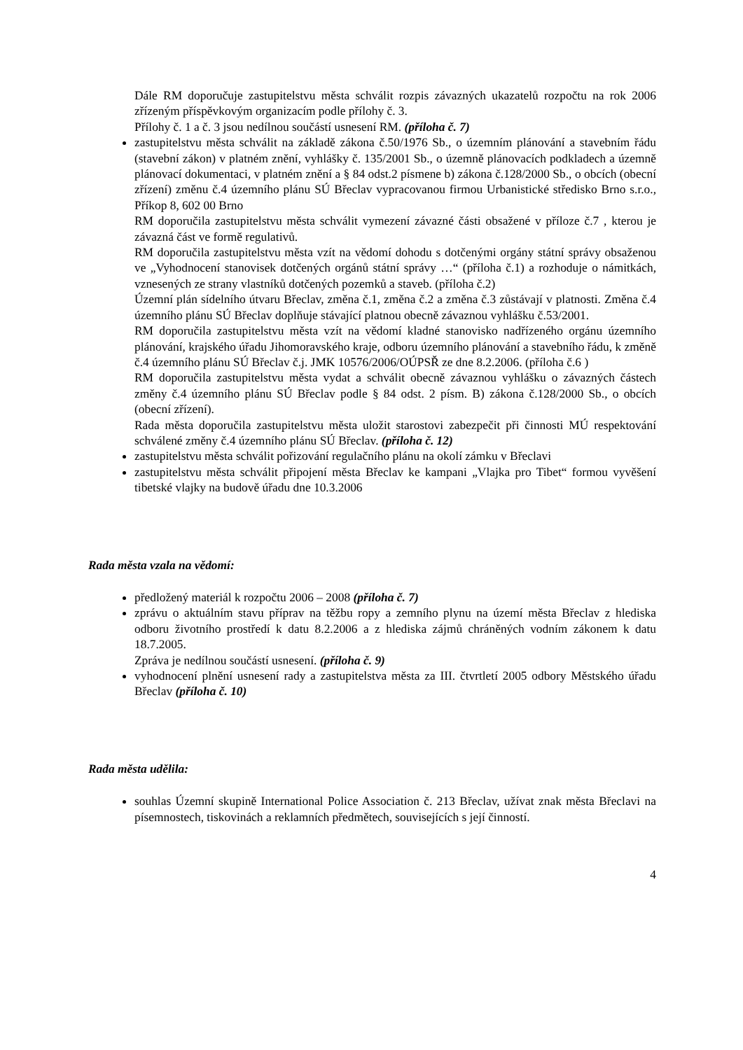Dále RM doporučuje zastupitelstvu města schválit rozpis závazných ukazatelů rozpočtu na rok 2006 zřízeným příspěvkovým organizacím podle přílohy č. 3.
Přílohy č. 1 a č. 3 jsou nedílnou součástí usnesení RM. (příloha č. 7)
zastupitelstvu města schválit na základě zákona č.50/1976 Sb., o územním plánování a stavebním řádu (stavební zákon) v platném znění, vyhlášky č. 135/2001 Sb., o územně plánovacích podkladech a územně plánovací dokumentaci, v platném znění a § 84 odst.2 písmene b) zákona č.128/2000 Sb., o obcích (obecní zřízení) změnu č.4 územního plánu SÚ Břeclav vypracovanou firmou Urbanistické středisko Brno s.r.o., Příkop 8, 602 00 Brno
RM doporučila zastupitelstvu města schválit vymezení závazné části obsažené v příloze č.7 , kterou je závazná část ve formě regulativů.
RM doporučila zastupitelstvu města vzít na vědomí dohodu s dotčenými orgány státní správy obsaženou ve „Vyhodnocení stanovisek dotčených orgánů státní správy …“ (příloha č.1) a rozhoduje o námitkách, vznesených ze strany vlastníků dotčených pozemků a staveb. (příloha č.2)
Územní plán sídelního útvaru Břeclav, změna č.1, změna č.2 a změna č.3 zůstávají v platnosti. Změna č.4 územního plánu SÚ Břeclav doplňuje stávající platnou obecně závaznou vyhlášku č.53/2001.
RM doporučila zastupitelstvu města vzít na vědomí kladné stanovisko nadřízeného orgánu územního plánování, krajského úřadu Jihomoravského kraje, odboru územního plánování a stavebního řádu, k změně č.4 územního plánu SÚ Břeclav č.j. JMK 10576/2006/OÚPSŘ ze dne 8.2.2006. (příloha č.6 )
RM doporučila zastupitelstvu města vydat a schválit obecně závaznou vyhlášku o závazných částech změny č.4 územního plánu SÚ Břeclav podle § 84 odst. 2 písm. B) zákona č.128/2000 Sb., o obcích (obecní zřízení).
Rada města doporučila zastupitelstvu města uložit starostovi zabezpečit při činnosti MÚ respektování schválené změny č.4 územního plánu SÚ Břeclav. (příloha č. 12)
zastupitelstvu města schválit pořizování regulačního plánu na okolí zámku v Břeclavi
zastupitelstvu města schválit připojení města Břeclav ke kampani „Vlajka pro Tibet“ formou vyvěšení tibetské vlajky na budově úřadu dne 10.3.2006
Rada města vzala na vědomí:
předložený materiál k rozpočtu 2006 – 2008 (příloha č. 7)
zprávu o aktuálním stavu příprav na těžbu ropy a zemního plynu na území města Břeclav z hlediska odboru životního prostředí k datu 8.2.2006 a z hlediska zájmů chráněných vodním zákonem k datu 18.7.2005.
Zpráva je nedílnou součástí usnesení. (příloha č. 9)
vyhodnocení plnění usnesení rady a zastupitelstva města za III. čtvrtletí 2005 odbory Městského úřadu Břeclav (příloha č. 10)
Rada města udělila:
souhlas Územní skupině International Police Association č. 213 Břeclav, užívat znak města Břeclavi na písemnostech, tiskovinách a reklamních předmětech, souvisejících s její činností.
4